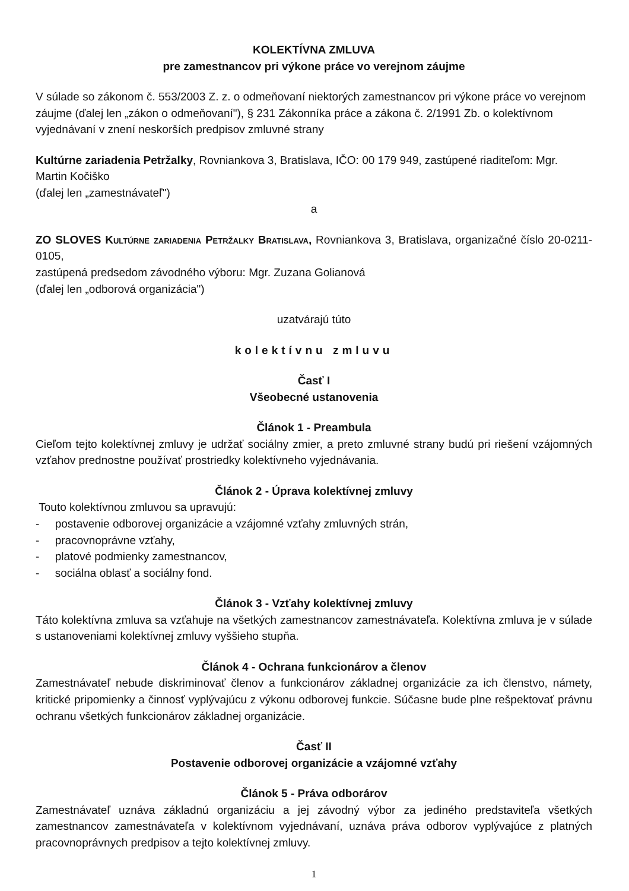KOLEKTÍVNA ZMLUVA
pre zamestnancov pri výkone práce vo verejnom záujme
V súlade so zákonom č. 553/2003 Z. z. o odmeňovaní niektorých zamestnancov pri výkone práce vo verejnom záujme (ďalej len „zákon o odmeňovaní"), § 231 Zákonníka práce a zákona č. 2/1991 Zb. o kolektívnom vyjednávaní v znení neskorších predpisov zmluvné strany
Kultúrne zariadenia Petržalky, Rovniankova 3, Bratislava, IČO: 00 179 949, zastúpené riaditeľom: Mgr. Martin Kočiško
(ďalej len „zamestnávateľ")
a
ZO SLOVES Kultúrne zariadenia Petržalky Bratislava, Rovniankova 3, Bratislava, organizačné číslo 20-0211-0105,
zastúpená predsedom závodného výboru: Mgr. Zuzana Golianová
(ďalej len „odborová organizácia")
uzatvárajú túto
kolektívnu zmluvu
Časť I
Všeobecné ustanovenia
Článok 1 - Preambula
Cieľom tejto kolektívnej zmluvy je udržať sociálny zmier, a preto zmluvné strany budú pri riešení vzájomných vzťahov prednostne používať prostriedky kolektívneho vyjednávania.
Článok 2 - Úprava kolektívnej zmluvy
Touto kolektívnou zmluvou sa upravujú:
- postavenie odborovej organizácie a vzájomné vzťahy zmluvných strán,
- pracovnoprávne vzťahy,
- platové podmienky zamestnancov,
- sociálna oblasť a sociálny fond.
Článok 3 - Vzťahy kolektívnej zmluvy
Táto kolektívna zmluva sa vzťahuje na všetkých zamestnancov zamestnávateľa. Kolektívna zmluva je v súlade s ustanoveniami kolektívnej zmluvy vyššieho stupňa.
Článok 4 - Ochrana funkcionárov a členov
Zamestnávateľ nebude diskriminovať členov a funkcionárov základnej organizácie za ich členstvo, námety, kritické pripomienky a činnosť vyplývajúcu z výkonu odborovej funkcie. Súčasne bude plne rešpektovať právnu ochranu všetkých funkcionárov základnej organizácie.
Časť II
Postavenie odborovej organizácie a vzájomné vzťahy
Článok 5 - Práva odborárov
Zamestnávateľ uznáva základnú organizáciu a jej závodný výbor za jediného predstaviteľa všetkých zamestnancov zamestnávateľa v kolektívnom vyjednávaní, uznáva práva odborov vyplývajúce z platných pracovnoprávnych predpisov a tejto kolektívnej zmluvy.
1